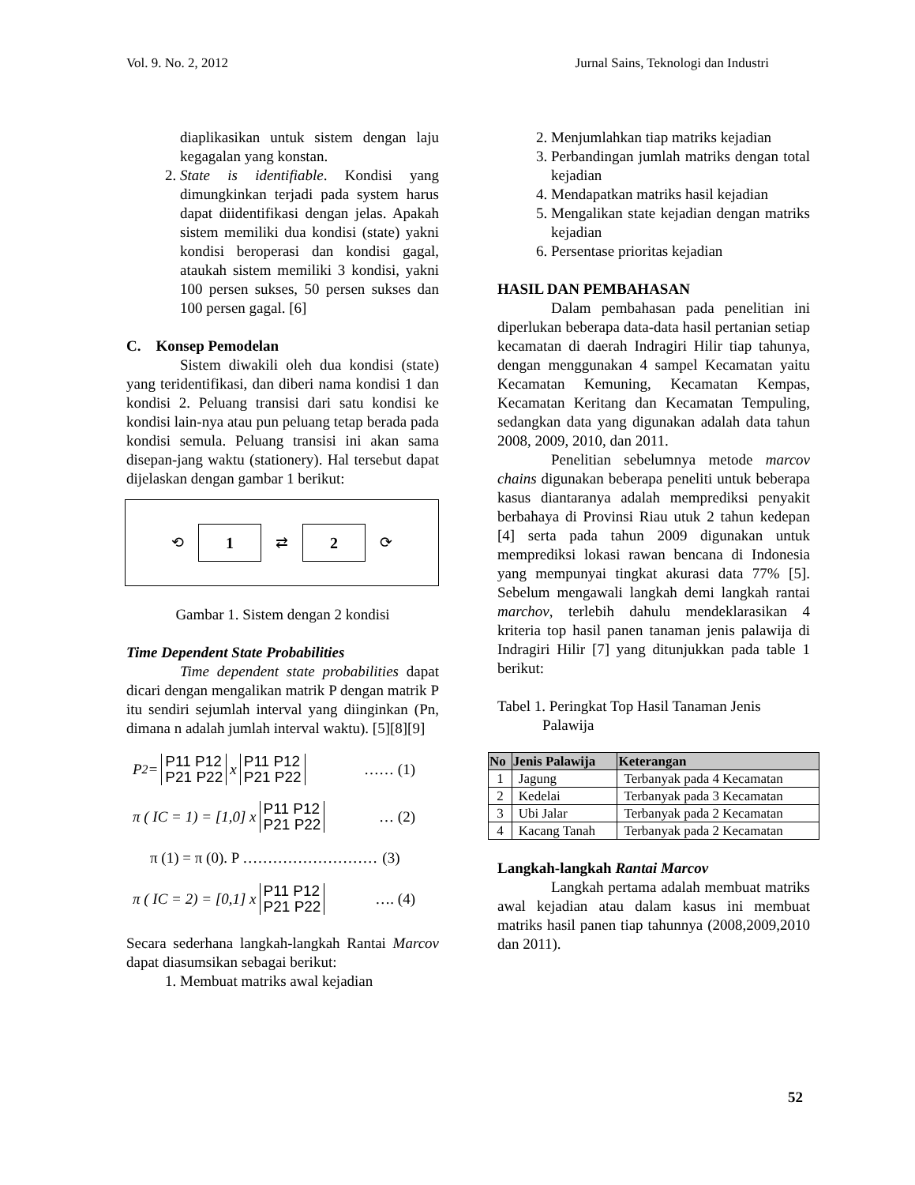Vol. 9. No. 2, 2012 Jurnal Sains, Teknologi dan Industri
diaplikasikan untuk sistem dengan laju kegagalan yang konstan.
2. State is identifiable. Kondisi yang dimungkinkan terjadi pada system harus dapat diidentifikasi dengan jelas. Apakah sistem memiliki dua kondisi (state) yakni kondisi beroperasi dan kondisi gagal, ataukah sistem memiliki 3 kondisi, yakni 100 persen sukses, 50 persen sukses dan 100 persen gagal. [6]
C. Konsep Pemodelan
Sistem diwakili oleh dua kondisi (state) yang teridentifikasi, dan diberi nama kondisi 1 dan kondisi 2. Peluang transisi dari satu kondisi ke kondisi lain-nya atau pun peluang tetap berada pada kondisi semula. Peluang transisi ini akan sama disepan-jang waktu (stationery). Hal tersebut dapat dijelaskan dengan gambar 1 berikut:
⟲
1
⇄
2
⟳
Gambar 1. Sistem dengan 2 kondisi
Time Dependent State Probabilities
Time dependent state probabilities dapat dicari dengan mengalikan matrik P dengan matrik P itu sendiri sejumlah interval yang diinginkan (Pn, dimana n adalah jumlah interval waktu). [5][8][9]
P<sup>2</sup> = P11 P12
P21 P22 x P11 P12
P21 P22 …… (1)
π ( IC = 1) = [1,0] x P11 P12
P21 P22 … (2)
π (1) = π (0). P ……………………… (3)
π ( IC = 2) = [0,1] x P11 P12
P21 P22 …. (4)
Secara sederhana langkah-langkah Rantai Marcov dapat diasumsikan sebagai berikut:
1. Membuat matriks awal kejadian
2. Menjumlahkan tiap matriks kejadian
3. Perbandingan jumlah matriks dengan total kejadian
4. Mendapatkan matriks hasil kejadian
5. Mengalikan state kejadian dengan matriks kejadian
6. Persentase prioritas kejadian
HASIL DAN PEMBAHASAN
Dalam pembahasan pada penelitian ini diperlukan beberapa data-data hasil pertanian setiap kecamatan di daerah Indragiri Hilir tiap tahunya, dengan menggunakan 4 sampel Kecamatan yaitu Kecamatan Kemuning, Kecamatan Kempas, Kecamatan Keritang dan Kecamatan Tempuling, sedangkan data yang digunakan adalah data tahun 2008, 2009, 2010, dan 2011.
Penelitian sebelumnya metode marcov chains digunakan beberapa peneliti untuk beberapa kasus diantaranya adalah memprediksi penyakit berbahaya di Provinsi Riau utuk 2 tahun kedepan [4] serta pada tahun 2009 digunakan untuk memprediksi lokasi rawan bencana di Indonesia yang mempunyai tingkat akurasi data 77% [5]. Sebelum mengawali langkah demi langkah rantai marchov, terlebih dahulu mendeklarasikan 4 kriteria top hasil panen tanaman jenis palawija di Indragiri Hilir [7] yang ditunjukkan pada table 1 berikut:
Tabel 1. Peringkat Top Hasil Tanaman Jenis
Palawija
| No | Jenis Palawija | Keterangan |
| --- | --- | --- |
| 1 | Jagung | Terbanyak pada 4 Kecamatan |
| 2 | Kedelai | Terbanyak pada 3 Kecamatan |
| 3 | Ubi Jalar | Terbanyak pada 2 Kecamatan |
| 4 | Kacang Tanah | Terbanyak pada 2 Kecamatan |
Langkah-langkah Rantai Marcov
Langkah pertama adalah membuat matriks awal kejadian atau dalam kasus ini membuat matriks hasil panen tiap tahunnya (2008,2009,2010 dan 2011).
52